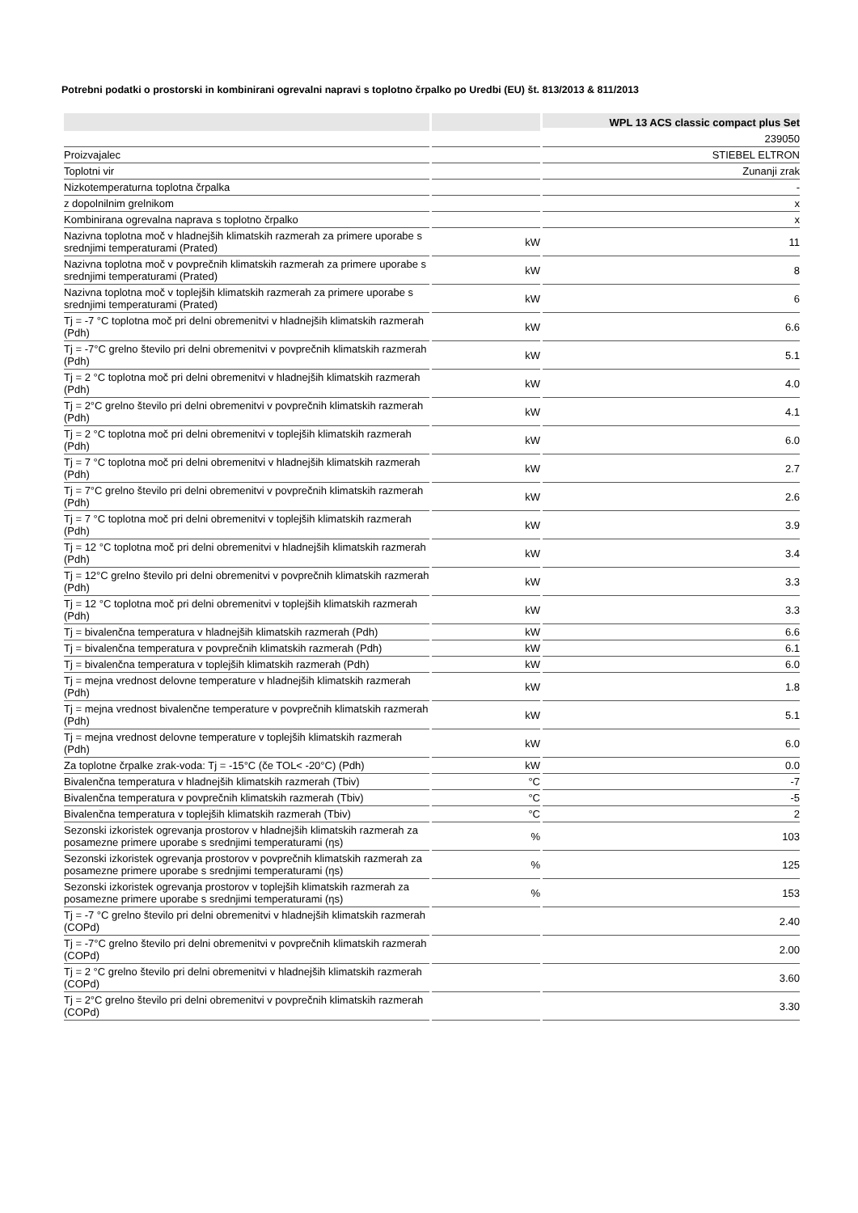Potrebni podatki o prostorski in kombinirani ogrevalni napravi s toplotno črpalko po Uredbi (EU) št. 813/2013 & 811/2013
| | | WPL 13 ACS classic compact plus Set |
| --- | --- | --- |
| | | 239050 |
| Proizvajalec | | STIEBEL ELTRON |
| Toplotni vir | | Zunanji zrak |
| Nizkotemperaturna toplotna črpalka | | - |
| z dopolnilnim grelnikom | | x |
| Kombinirana ogrevalna naprava s toplotno črpalko | | x |
| Nazivna toplotna moč v hladnejših klimatskih razmerah za primere uporabe s srednjimi temperaturami (Prated) | kW | 11 |
| Nazivna toplotna moč v povprečnih klimatskih razmerah za primere uporabe s srednjimi temperaturami (Prated) | kW | 8 |
| Nazivna toplotna moč v toplejših klimatskih razmerah za primere uporabe s srednjimi temperaturami (Prated) | kW | 6 |
| Tj = -7 °C toplotna moč pri delni obremenitvi v hladnejših klimatskih razmerah (Pdh) | kW | 6.6 |
| Tj = -7°C grelno število pri delni obremenitvi v povprečnih klimatskih razmerah (Pdh) | kW | 5.1 |
| Tj = 2 °C toplotna moč pri delni obremenitvi v hladnejših klimatskih razmerah (Pdh) | kW | 4.0 |
| Tj = 2°C grelno število pri delni obremenitvi v povprečnih klimatskih razmerah (Pdh) | kW | 4.1 |
| Tj = 2 °C toplotna moč pri delni obremenitvi v toplejših klimatskih razmerah (Pdh) | kW | 6.0 |
| Tj = 7 °C toplotna moč pri delni obremenitvi v hladnejših klimatskih razmerah (Pdh) | kW | 2.7 |
| Tj = 7°C grelno število pri delni obremenitvi v povprečnih klimatskih razmerah (Pdh) | kW | 2.6 |
| Tj = 7 °C toplotna moč pri delni obremenitvi v toplejših klimatskih razmerah (Pdh) | kW | 3.9 |
| Tj = 12 °C toplotna moč pri delni obremenitvi v hladnejših klimatskih razmerah (Pdh) | kW | 3.4 |
| Tj = 12°C grelno število pri delni obremenitvi v povprečnih klimatskih razmerah (Pdh) | kW | 3.3 |
| Tj = 12 °C toplotna moč pri delni obremenitvi v toplejših klimatskih razmerah (Pdh) | kW | 3.3 |
| Tj = bivalenčna temperatura v hladnejših klimatskih razmerah (Pdh) | kW | 6.6 |
| Tj = bivalenčna temperatura v povprečnih klimatskih razmerah (Pdh) | kW | 6.1 |
| Tj = bivalenčna temperatura v toplejših klimatskih razmerah (Pdh) | kW | 6.0 |
| Tj = mejna vrednost delovne temperature v hladnejših klimatskih razmerah (Pdh) | kW | 1.8 |
| Tj = mejna vrednost bivalenčne temperature v povprečnih klimatskih razmerah (Pdh) | kW | 5.1 |
| Tj = mejna vrednost delovne temperature v toplejših klimatskih razmerah (Pdh) | kW | 6.0 |
| Za toplotne črpalke zrak-voda: Tj = -15°C (če TOL< -20°C) (Pdh) | kW | 0.0 |
| Bivalenčna temperatura v hladnejših klimatskih razmerah (Tbiv) | °C | -7 |
| Bivalenčna temperatura v povprečnih klimatskih razmerah (Tbiv) | °C | -5 |
| Bivalenčna temperatura v toplejših klimatskih razmerah (Tbiv) | °C | 2 |
| Sezonski izkoristek ogrevanja prostorov v hladnejših klimatskih razmerah za posamezne primere uporabe s srednjimi temperaturami (ηs) | % | 103 |
| Sezonski izkoristek ogrevanja prostorov v povprečnih klimatskih razmerah za posamezne primere uporabe s srednjimi temperaturami (ηs) | % | 125 |
| Sezonski izkoristek ogrevanja prostorov v toplejših klimatskih razmerah za posamezne primere uporabe s srednjimi temperaturami (ηs) | % | 153 |
| Tj = -7 °C grelno število pri delni obremenitvi v hladnejših klimatskih razmerah (COPd) | | 2.40 |
| Tj = -7°C grelno število pri delni obremenitvi v povprečnih klimatskih razmerah (COPd) | | 2.00 |
| Tj = 2 °C grelno število pri delni obremenitvi v hladnejših klimatskih razmerah (COPd) | | 3.60 |
| Tj = 2°C grelno število pri delni obremenitvi v povprečnih klimatskih razmerah (COPd) | | 3.30 |